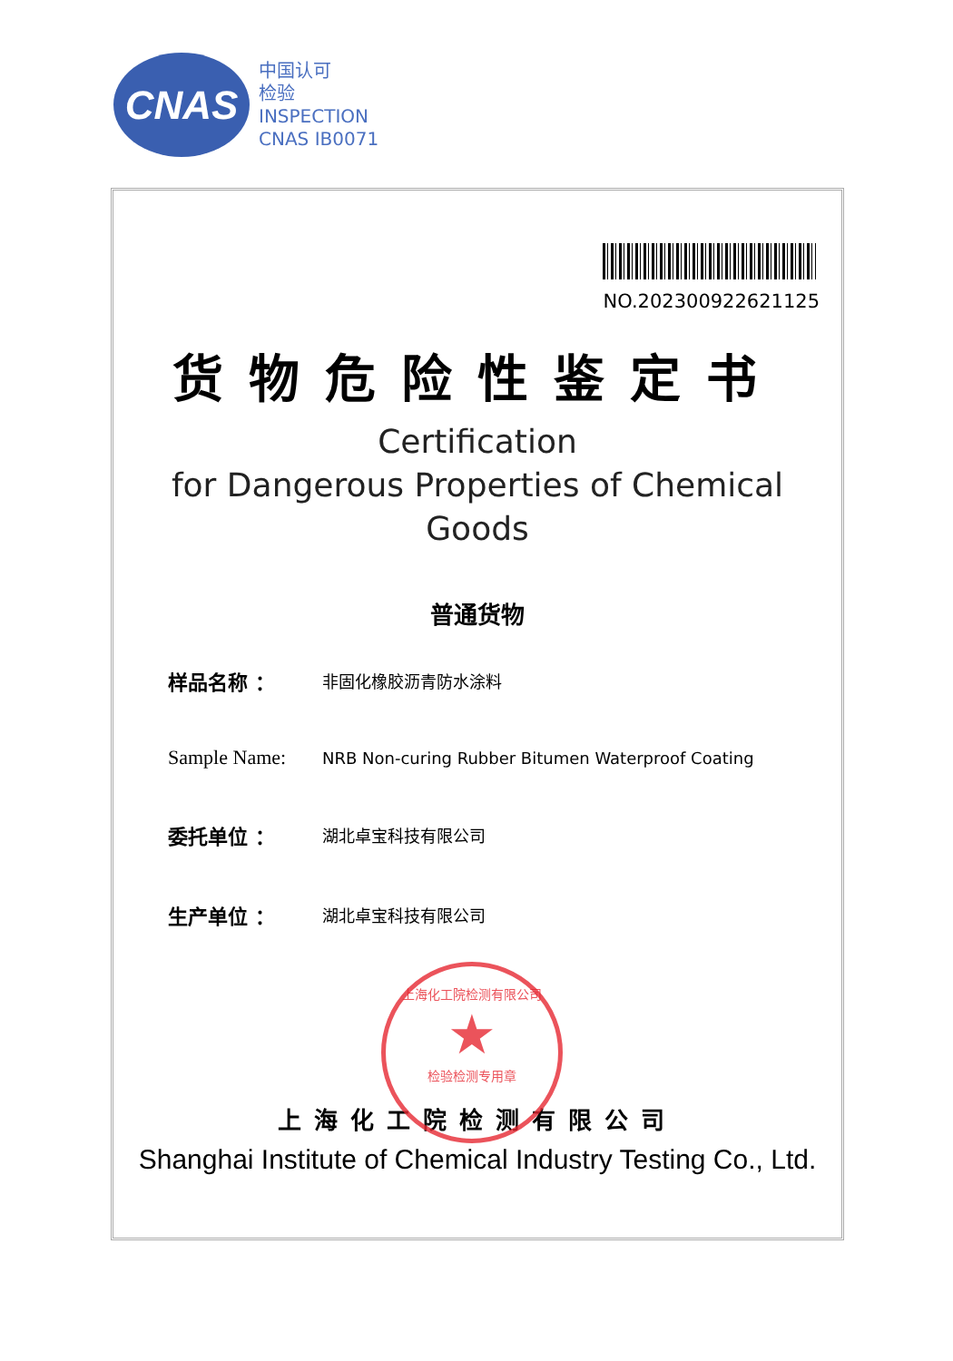CNAS
中国认可
检验
INSPECTION
CNAS IB0071
NO.202300922621125
货物危险性鉴定书
Certification
for Dangerous Properties of Chemical Goods
普通货物
样品名称 ： 非固化橡胶沥青防水涂料
Sample Name: NRB Non-curing Rubber Bitumen Waterproof Coating
委托单位 ： 湖北卓宝科技有限公司
生产单位 ： 湖北卓宝科技有限公司
上海化工院检测有限公司
Shanghai Institute of Chemical Industry Testing Co., Ltd.
上海化工院检测有限公司
★
检验检测专用章